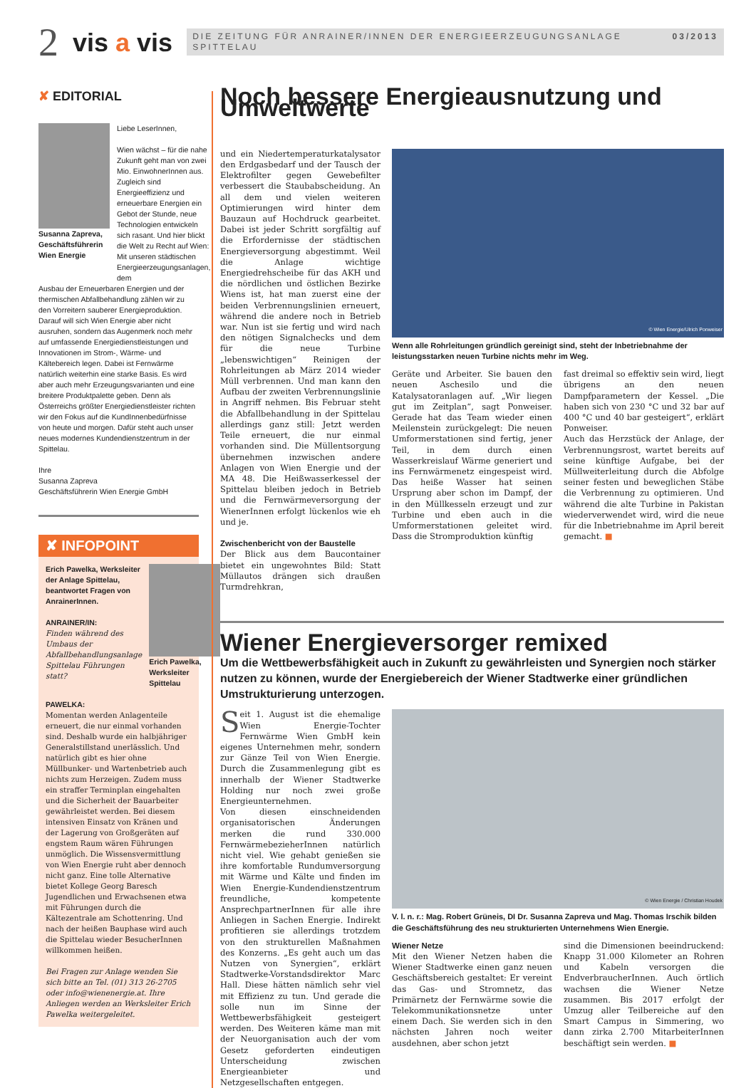2
vis a vis
DIE ZEITUNG FÜR ANRAINER/INNEN DER ENERGIEERZEUGUNGSANLAGE SPITTELAU 03/2013
✘ EDITORIAL
Susanna Zapreva, Geschäftsführerin Wien Energie
Liebe LeserInnen,
Wien wächst – für die nahe Zukunft geht man von zwei Mio. EinwohnerInnen aus. Zugleich sind Energieeffizienz und erneuerbare Energien ein Gebot der Stunde, neue Technologien entwickeln sich rasant. Und hier blickt die Welt zu Recht auf Wien: Mit unseren städtischen Energieerzeugungsanlagen, dem
Ausbau der Erneuerbaren Energien und der thermischen Abfallbehandlung zählen wir zu den Vorreitern sauberer Energieproduktion.
Darauf will sich Wien Energie aber nicht ausruhen, sondern das Augenmerk noch mehr auf umfassende Energiedienstleistungen und Innovationen im Strom-, Wärme- und Kältebereich legen. Dabei ist Fernwärme natürlich weiterhin eine starke Basis. Es wird aber auch mehr Erzeugungsvarianten und eine breitere Produktpalette geben. Denn als Österreichs größter Energiedienstleister richten wir den Fokus auf die KundInnenbedürfnisse von heute und morgen. Dafür steht auch unser neues modernes Kundendienstzentrum in der Spittelau.
Ihre
Susanna Zapreva
Geschäftsführerin Wien Energie GmbH
✘ INFOPOINT
Erich Pawelka, Werksleiter der Anlage Spittelau, beantwortet Fragen von AnrainerInnen.
ANRAINER/IN:
Finden während des Umbaus der Abfallbehandlungsanlage Spittelau Führungen statt?
Erich Pawelka, Werksleiter Spittelau
PAWELKA:
Momentan werden Anlagenteile erneuert, die nur einmal vorhanden sind. Deshalb wurde ein halbjähriger Generalstillstand unerlässlich. Und natürlich gibt es hier ohne Müllbunker- und Wartenbetrieb auch nichts zum Herzeigen. Zudem muss ein straffer Terminplan eingehalten und die Sicherheit der Bauarbeiter gewährleistet werden. Bei diesem intensiven Einsatz von Kränen und der Lagerung von Großgeräten auf engstem Raum wären Führungen unmöglich. Die Wissensvermittlung von Wien Energie ruht aber dennoch nicht ganz. Eine tolle Alternative bietet Kollege Georg Baresch Jugendlichen und Erwachsenen etwa mit Führungen durch die Kältezentrale am Schottenring. Und nach der heißen Bauphase wird auch die Spittelau wieder BesucherInnen willkommen heißen.
Bei Fragen zur Anlage wenden Sie sich bitte an Tel. (01) 313 26-2705 oder info@wienenergie.at. Ihre Anliegen werden an Werksleiter Erich Pawelka weitergeleitet.
Noch bessere Energieausnutzung und Umweltwerte
und ein Niedertemperaturkatalysator den Erdgasbedarf und der Tausch der Elektrofilter gegen Gewebefilter verbessert die Staubabscheidung. An all dem und vielen weiteren Optimierungen wird hinter dem Bauzaun auf Hochdruck gearbeitet. Dabei ist jeder Schritt sorgfältig auf die Erfordernisse der städtischen Energieversorgung abgestimmt. Weil die Anlage wichtige Energiedrehscheibe für das AKH und die nördlichen und östlichen Bezirke Wiens ist, hat man zuerst eine der beiden Verbrennungslinien erneuert, während die andere noch in Betrieb war. Nun ist sie fertig und wird nach den nötigen Signalchecks und dem für die neue Turbine „lebenswichtigen“ Reinigen der Rohrleitungen ab März 2014 wieder Müll verbrennen. Und man kann den Aufbau der zweiten Verbrennungslinie in Angriff nehmen. Bis Februar steht die Abfallbehandlung in der Spittelau allerdings ganz still: Jetzt werden Teile erneuert, die nur einmal vorhanden sind. Die Müllentsorgung übernehmen inzwischen andere Anlagen von Wien Energie und der MA 48. Die Heißwasserkessel der Spittelau bleiben jedoch in Betrieb und die Fernwärmeversorgung der WienerInnen erfolgt lückenlos wie eh und je.
Zwischenbericht von der Baustelle
Der Blick aus dem Baucontainer bietet ein ungewohntes Bild: Statt Müllautos drängen sich draußen Turmdrehkran,
© Wien Energie/Ulrich Ponweiser
Wenn alle Rohrleitungen gründlich gereinigt sind, steht der Inbetriebnahme der leistungsstarken neuen Turbine nichts mehr im Weg.
Geräte und Arbeiter. Sie bauen den neuen Aschesilo und die Katalysatoranlagen auf. „Wir liegen gut im Zeitplan“, sagt Ponweiser. Gerade hat das Team wieder einen Meilenstein zurückgelegt: Die neuen Umformerstationen sind fertig, jener Teil, in dem durch einen Wasserkreislauf Wärme generiert und ins Fernwärmenetz eingespeist wird. Das heiße Wasser hat seinen Ursprung aber schon im Dampf, der in den Müllkesseln erzeugt und zur Turbine und eben auch in die Umformerstationen geleitet wird. Dass die Stromproduktion künftig
fast dreimal so effektiv sein wird, liegt übrigens an den neuen Dampfparametern der Kessel. „Die haben sich von 230 °C und 32 bar auf 400 °C und 40 bar gesteigert“, erklärt Ponweiser.
Auch das Herzstück der Anlage, der Verbrennungsrost, wartet bereits auf seine künftige Aufgabe, bei der Müllweiterleitung durch die Abfolge seiner festen und beweglichen Stäbe die Verbrennung zu optimieren. Und während die alte Turbine in Pakistan wiederverwendet wird, wird die neue für die Inbetriebnahme im April bereit gemacht. ■
Wiener Energieversorger remixed
Um die Wettbewerbsfähigkeit auch in Zukunft zu gewährleisten und Synergien noch stärker nutzen zu können, wurde der Energiebereich der Wiener Stadtwerke einer gründlichen Umstrukturierung unterzogen.
Seit 1. August ist die ehemalige Wien Energie-Tochter Fernwärme Wien GmbH kein eigenes Unternehmen mehr, sondern zur Gänze Teil von Wien Energie. Durch die Zusammenlegung gibt es innerhalb der Wiener Stadtwerke Holding nur noch zwei große Energieunternehmen.
Von diesen einschneidenden organisatorischen Änderungen merken die rund 330.000 FernwärmebezieherInnen natürlich nicht viel. Wie gehabt genießen sie ihre komfortable Rundumversorgung mit Wärme und Kälte und finden im Wien Energie-Kundendienstzentrum freundliche, kompetente AnsprechpartnerInnen für alle ihre Anliegen in Sachen Energie. Indirekt profitieren sie allerdings trotzdem von den strukturellen Maßnahmen des Konzerns. „Es geht auch um das Nutzen von Synergien“, erklärt Stadtwerke-Vorstandsdirektor Marc Hall. Diese hätten nämlich sehr viel mit Effizienz zu tun. Und gerade die solle nun im Sinne der Wettbewerbsfähigkeit gesteigert werden. Des Weiteren käme man mit der Neuorganisation auch der vom Gesetz geforderten eindeutigen Unterscheidung zwischen Energieanbieter und Netzgesellschaften entgegen.
© Wien Energie / Christian Houdek
V. l. n. r.: Mag. Robert Grüneis, DI Dr. Susanna Zapreva und Mag. Thomas Irschik bilden die Geschäftsführung des neu strukturierten Unternehmens Wien Energie.
Wiener Netze
Mit den Wiener Netzen haben die Wiener Stadtwerke einen ganz neuen Geschäftsbereich gestaltet: Er vereint das Gas- und Stromnetz, das Primärnetz der Fernwärme sowie die Telekommunikationsnetze unter einem Dach. Sie werden sich in den nächsten Jahren noch weiter ausdehnen, aber schon jetzt
sind die Dimensionen beeindruckend: Knapp 31.000 Kilometer an Rohren und Kabeln versorgen die EndverbraucherInnen. Auch örtlich wachsen die Wiener Netze zusammen. Bis 2017 erfolgt der Umzug aller Teilbereiche auf den Smart Campus in Simmering, wo dann zirka 2.700 MitarbeiterInnen beschäftigt sein werden. ■